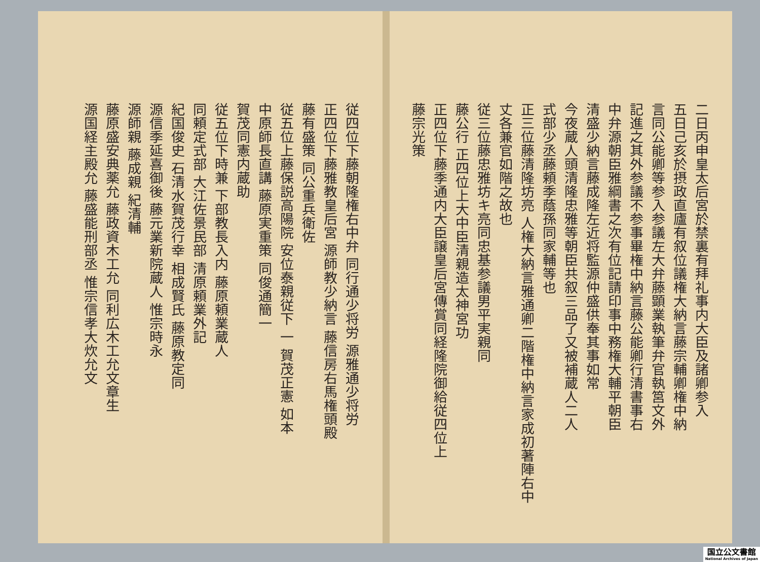二日丙申皇太后宮於禁裏有拜礼事内大臣及諸卿参入
五日己亥於摂政直廬有叙位議権大納言藤宗輔卿権中納
言同公能卿等参入参議左大弁藤顕業執筆弁官執筥文外
記進之其外参議不参事畢権中納言藤公能卿行清書事右
中弁源朝臣雅綱書之次有位記請印事中務権大輔平朝臣
清盛少納言藤成隆左近将監源仲盛供奉其事如常
今夜蔵人頭清隆忠雅等朝臣共叙三品了又被補蔵人二人
式部少丞藤頼季蔭孫同家輔等也
正三位藤清隆坊亮 人権大納言雅通卿二階権中納言家成初著陣右中丈各兼官如階之故也
従三位藤忠雅坊キ亮同忠基参議男平実親同
藤公行 正四位上大中臣清親造太神宮功
正四位下藤季通内大臣譲皇后宮傳賞同経隆院御給従四位上
藤宗光策
従四位下藤朝隆権右中弁 同行通少将労 源雅通少将労
正四位下藤雅教皇后宮 源師教少納言 藤信房右馬権頭殿
藤有盛策 同公重兵衛佐
従五位上藤保説高陽院 安位泰親従下 一 賀茂正憲 如本
中原師長直講 藤原実重策 同俊通簡一
賀茂同憲内蔵助
従五位下時兼 下部教長入内 藤原頼業蔵人
同頼定式部 大江佐景民部 清原頼業外記
紀国俊史 石清水賀茂行幸 相成賢氏 藤原教定同
源信季延喜御後 藤元業新院蔵人 惟宗時永
源師親 藤成親 紀清輔
藤原盛安典薬允 藤政資木工允 同利広木工允文章生
源国経主殿允 藤盛能刑部丞 惟宗信孝大炊允文
国立公文書館
National Archives of Japan